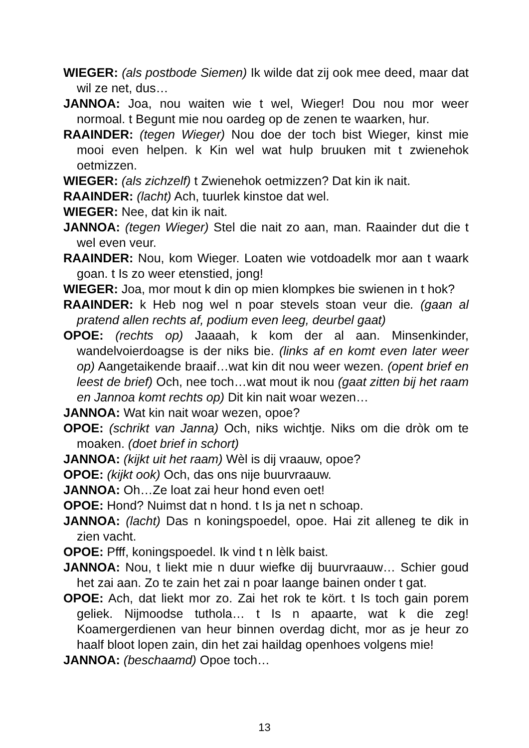WIEGER: (als postbode Siemen) Ik wilde dat zij ook mee deed, maar dat wil ze net, dus…
JANNOA: Joa, nou waiten wie t wel, Wieger! Dou nou mor weer normoal. t Begunt mie nou oardeg op de zenen te waarken, hur.
RAAINDER: (tegen Wieger) Nou doe der toch bist Wieger, kinst mie mooi even helpen. k Kin wel wat hulp bruuken mit t zwienehok oetmizzen.
WIEGER: (als zichzelf) t Zwienehok oetmizzen? Dat kin ik nait.
RAAINDER: (lacht) Ach, tuurlek kinstoe dat wel.
WIEGER: Nee, dat kin ik nait.
JANNOA: (tegen Wieger) Stel die nait zo aan, man. Raainder dut die t wel even veur.
RAAINDER: Nou, kom Wieger. Loaten wie votdoadelk mor aan t waark goan. t Is zo weer etenstied, jong!
WIEGER: Joa, mor mout k din op mien klompkes bie swienen in t hok?
RAAINDER: k Heb nog wel n poar stevels stoan veur die. (gaan al pratend allen rechts af, podium even leeg, deurbel gaat)
OPOE: (rechts op) Jaaaah, k kom der al aan. Minsenkinder, wandelvoierdoagse is der niks bie. (links af en komt even later weer op) Aangetaikende braaif…wat kin dit nou weer wezen. (opent brief en leest de brief) Och, nee toch…wat mout ik nou (gaat zitten bij het raam en Jannoa komt rechts op) Dit kin nait woar wezen…
JANNOA: Wat kin nait woar wezen, opoe?
OPOE: (schrikt van Janna) Och, niks wichtje. Niks om die dròk om te moaken. (doet brief in schort)
JANNOA: (kijkt uit het raam) Wèl is dij vraauw, opoe?
OPOE: (kijkt ook) Och, das ons nije buurvraauw.
JANNOA: Oh…Ze loat zai heur hond even oet!
OPOE: Hond? Nuimst dat n hond. t Is ja net n schoap.
JANNOA: (lacht) Das n koningspoedel, opoe. Hai zit alleneg te dik in zien vacht.
OPOE: Pfff, koningspoedel. Ik vind t n lèlk baist.
JANNOA: Nou, t liekt mie n duur wiefke dij buurvraauw… Schier goud het zai aan. Zo te zain het zai n poar laange bainen onder t gat.
OPOE: Ach, dat liekt mor zo. Zai het rok te kört. t Is toch gain porem geliek. Nijmoodse tuthola… t Is n apaarte, wat k die zeg! Koamergerdienen van heur binnen overdag dicht, mor as je heur zo haalf bloot lopen zain, din het zai haildag openhoes volgens mie!
JANNOA: (beschaamd) Opoe toch…
13